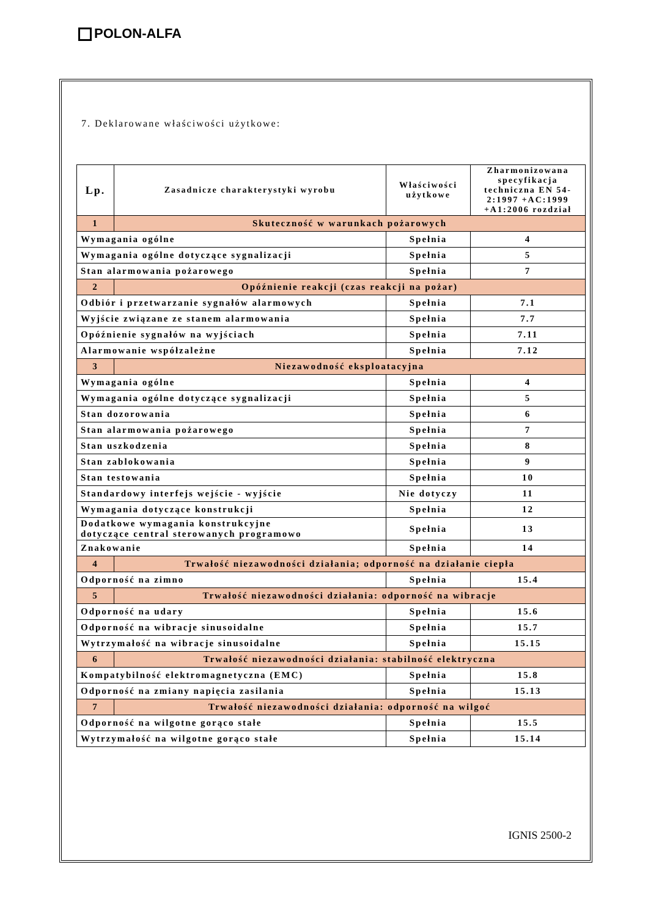POLON-ALFA
7. Deklarowane właściwości użytkowe:
| Lp. | Zasadnicze charakterystyki wyrobu | Właściwości użytkowe | Zharmonizowana specyfikacja techniczna EN 54-2:1997 +AC:1999 +A1:2006 rozdział |
| --- | --- | --- | --- |
| 1 | Skuteczność w warunkach pożarowych | | |
| Wymagania ogólne | | Spełnia | 4 |
| Wymagania ogólne dotyczące sygnalizacji | | Spełnia | 5 |
| Stan alarmowania pożarowego | | Spełnia | 7 |
| 2 | Opóźnienie reakcji (czas reakcji na pożar) | | |
| Odbiór i przetwarzanie sygnałów alarmowych | | Spełnia | 7.1 |
| Wyjście związane ze stanem alarmowania | | Spełnia | 7.7 |
| Opóźnienie sygnałów na wyjściach | | Spełnia | 7.11 |
| Alarmowanie współzależne | | Spełnia | 7.12 |
| 3 | Niezawodność eksploatacyjna | | |
| Wymagania ogólne | | Spełnia | 4 |
| Wymagania ogólne dotyczące sygnalizacji | | Spełnia | 5 |
| Stan dozorowania | | Spełnia | 6 |
| Stan alarmowania pożarowego | | Spełnia | 7 |
| Stan uszkodzenia | | Spełnia | 8 |
| Stan zablokowania | | Spełnia | 9 |
| Stan testowania | | Spełnia | 10 |
| Standardowy interfejs wejście - wyjście | | Nie dotyczy | 11 |
| Wymagania dotyczące konstrukcji | | Spełnia | 12 |
| Dodatkowe wymagania konstrukcyjne dotyczące central sterowanych programowo | | Spełnia | 13 |
| Znakowanie | | Spełnia | 14 |
| 4 | Trwałość niezawodności działania; odporność na działanie ciepła | | |
| Odporność na zimno | | Spełnia | 15.4 |
| 5 | Trwałość niezawodności działania: odporność na wibracje | | |
| Odporność na udary | | Spełnia | 15.6 |
| Odporność na wibracje sinusoidalne | | Spełnia | 15.7 |
| Wytrzymałość na wibracje sinusoidalne | | Spełnia | 15.15 |
| 6 | Trwałość niezawodności działania: stabilność elektryczna | | |
| Kompatybilność elektromagnetyczna (EMC) | | Spełnia | 15.8 |
| Odporność na zmiany napięcia zasilania | | Spełnia | 15.13 |
| 7 | Trwałość niezawodności działania: odporność na wilgoć | | |
| Odporność na wilgotne gorąco stałe | | Spełnia | 15.5 |
| Wytrzymałość na wilgotne gorąco stałe | | Spełnia | 15.14 |
IGNIS 2500-2